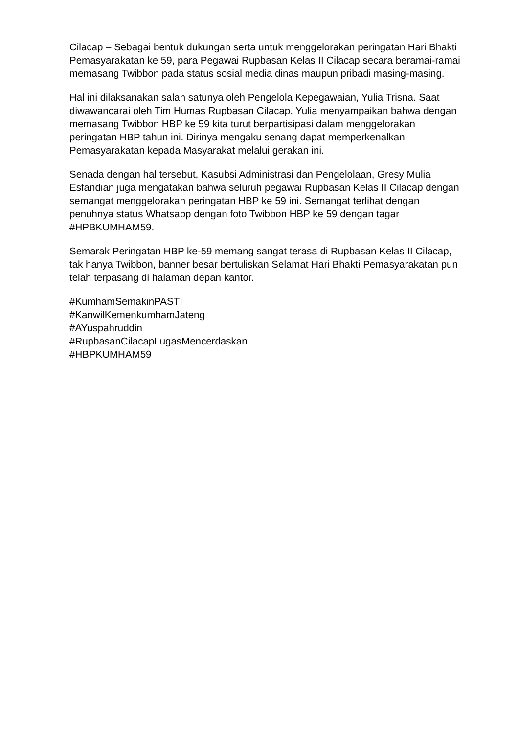Cilacap – Sebagai bentuk dukungan serta untuk menggelorakan peringatan Hari Bhakti Pemasyarakatan ke 59, para Pegawai Rupbasan Kelas II Cilacap secara beramai-ramai memasang Twibbon pada status sosial media dinas maupun pribadi masing-masing.
Hal ini dilaksanakan salah satunya oleh Pengelola Kepegawaian, Yulia Trisna. Saat diwawancarai oleh Tim Humas Rupbasan Cilacap, Yulia menyampaikan bahwa dengan memasang Twibbon HBP ke 59 kita turut berpartisipasi dalam menggelorakan peringatan HBP tahun ini. Dirinya mengaku senang dapat memperkenalkan Pemasyarakatan kepada Masyarakat melalui gerakan ini.
Senada dengan hal tersebut, Kasubsi Administrasi dan Pengelolaan, Gresy Mulia Esfandian juga mengatakan bahwa seluruh pegawai Rupbasan Kelas II Cilacap dengan semangat menggelorakan peringatan HBP ke 59 ini. Semangat terlihat dengan penuhnya status Whatsapp dengan foto Twibbon HBP ke 59 dengan tagar #HPBKUMHAM59.
Semarak Peringatan HBP ke-59 memang sangat terasa di Rupbasan Kelas II Cilacap, tak hanya Twibbon, banner besar bertuliskan Selamat Hari Bhakti Pemasyarakatan pun telah terpasang di halaman depan kantor.
#KumhamSemakinPASTI
#KanwilKemenkumhamJateng
#AYuspahruddin
#RupbasanCilacapLugasMencerdaskan
#HBPKUMHAM59